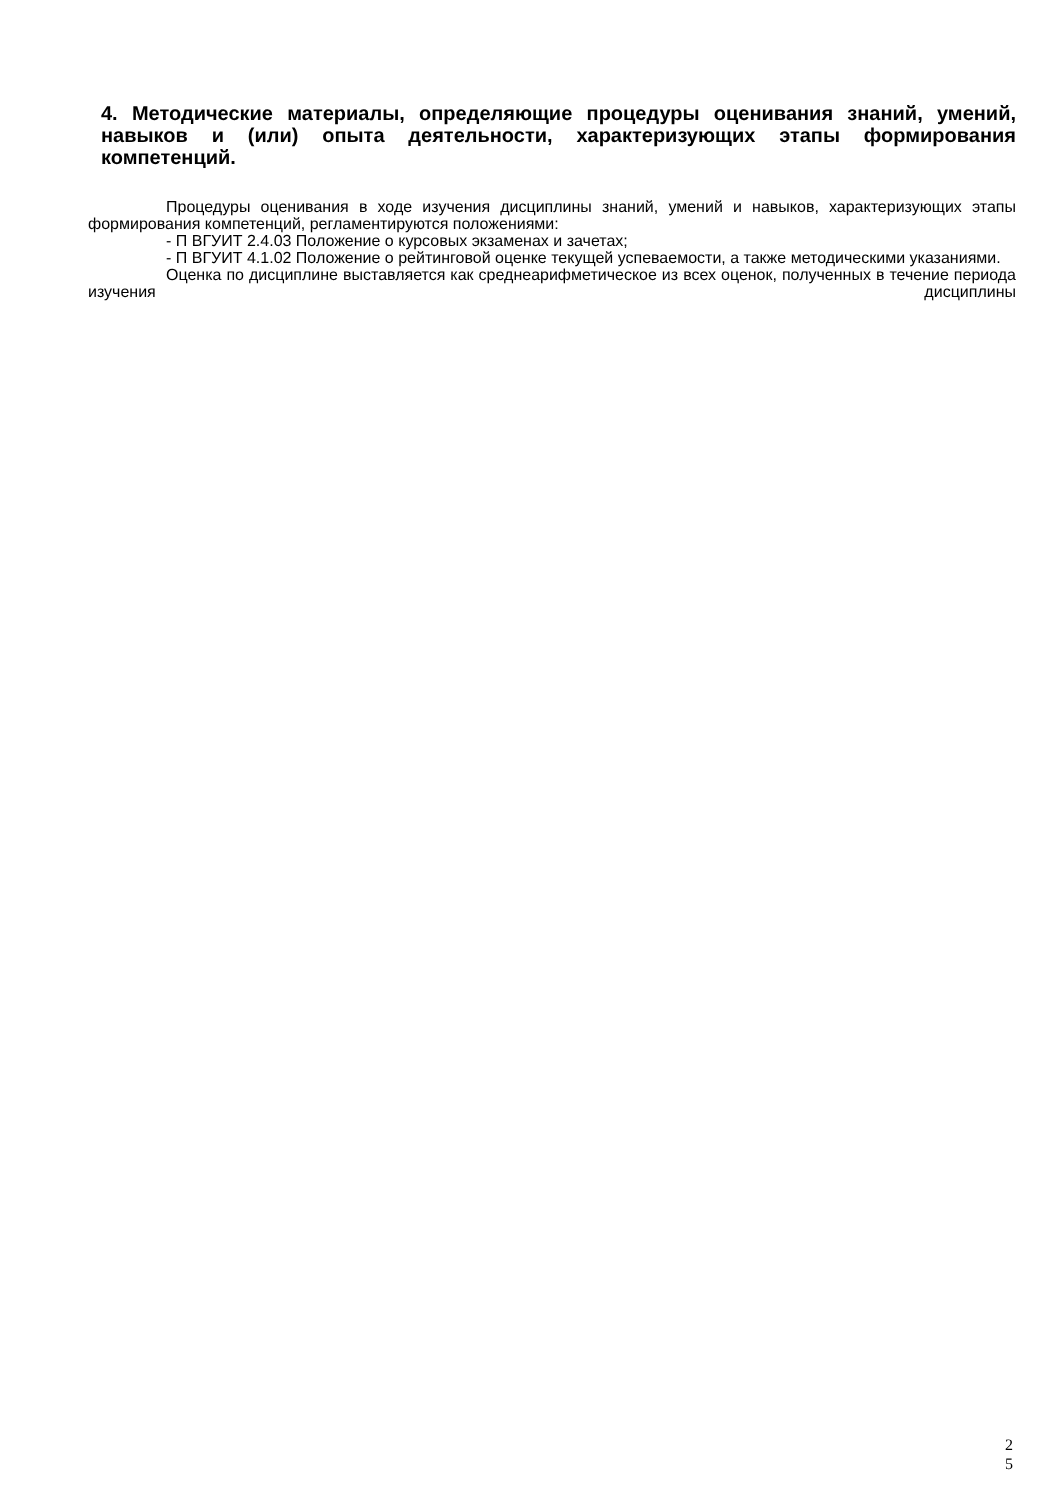4. Методические материалы, определяющие процедуры оценивания знаний, умений, навыков и (или) опыта деятельности, характеризующих этапы формирования компетенций.
Процедуры оценивания в ходе изучения дисциплины знаний, умений и навыков, характеризующих этапы формирования компетенций, регламентируются положениями:
- П ВГУИТ 2.4.03 Положение о курсовых экзаменах и зачетах;
- П ВГУИТ 4.1.02 Положение о рейтинговой оценке текущей успеваемости, а также методическими указаниями.
Оценка по дисциплине выставляется как среднеарифметическое из всех оценок, полученных в течение периода изучения дисциплины
2
5